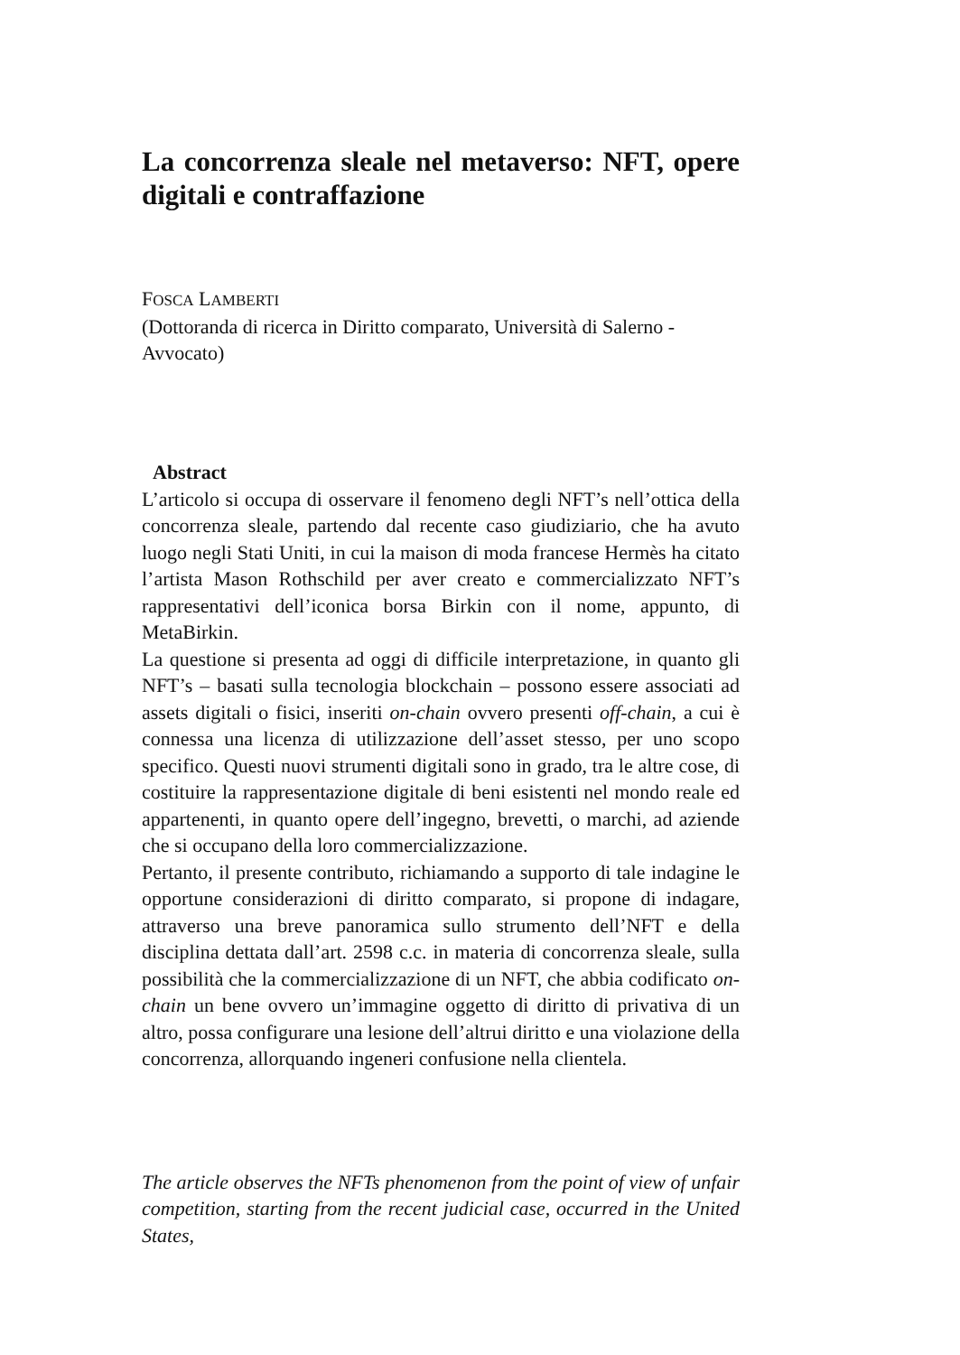La concorrenza sleale nel metaverso: NFT, opere digitali e contraffazione
FOSCA LAMBERTI
(Dottoranda di ricerca in Diritto comparato, Università di Salerno - Avvocato)
Abstract
L’articolo si occupa di osservare il fenomeno degli NFT’s nell’ottica della concorrenza sleale, partendo dal recente caso giudiziario, che ha avuto luogo negli Stati Uniti, in cui la maison di moda francese Hermès ha citato l’artista Mason Rothschild per aver creato e commercializzato NFT’s rappresentativi dell’iconica borsa Birkin con il nome, appunto, di MetaBirkin.
La questione si presenta ad oggi di difficile interpretazione, in quanto gli NFT’s – basati sulla tecnologia blockchain – possono essere associati ad assets digitali o fisici, inseriti on-chain ovvero presenti off-chain, a cui è connessa una licenza di utilizzazione dell’asset stesso, per uno scopo specifico. Questi nuovi strumenti digitali sono in grado, tra le altre cose, di costituire la rappresentazione digitale di beni esistenti nel mondo reale ed appartenenti, in quanto opere dell’ingegno, brevetti, o marchi, ad aziende che si occupano della loro commercializzazione.
Pertanto, il presente contributo, richiamando a supporto di tale indagine le opportune considerazioni di diritto comparato, si propone di indagare, attraverso una breve panoramica sullo strumento dell’NFT e della disciplina dettata dall’art. 2598 c.c. in materia di concorrenza sleale, sulla possibilità che la commercializzazione di un NFT, che abbia codificato on-chain un bene ovvero un’immagine oggetto di diritto di privativa di un altro, possa configurare una lesione dell’altrui diritto e una violazione della concorrenza, allorquando ingeneri confusione nella clientela.
The article observes the NFTs phenomenon from the point of view of unfair competition, starting from the recent judicial case, occurred in the United States,